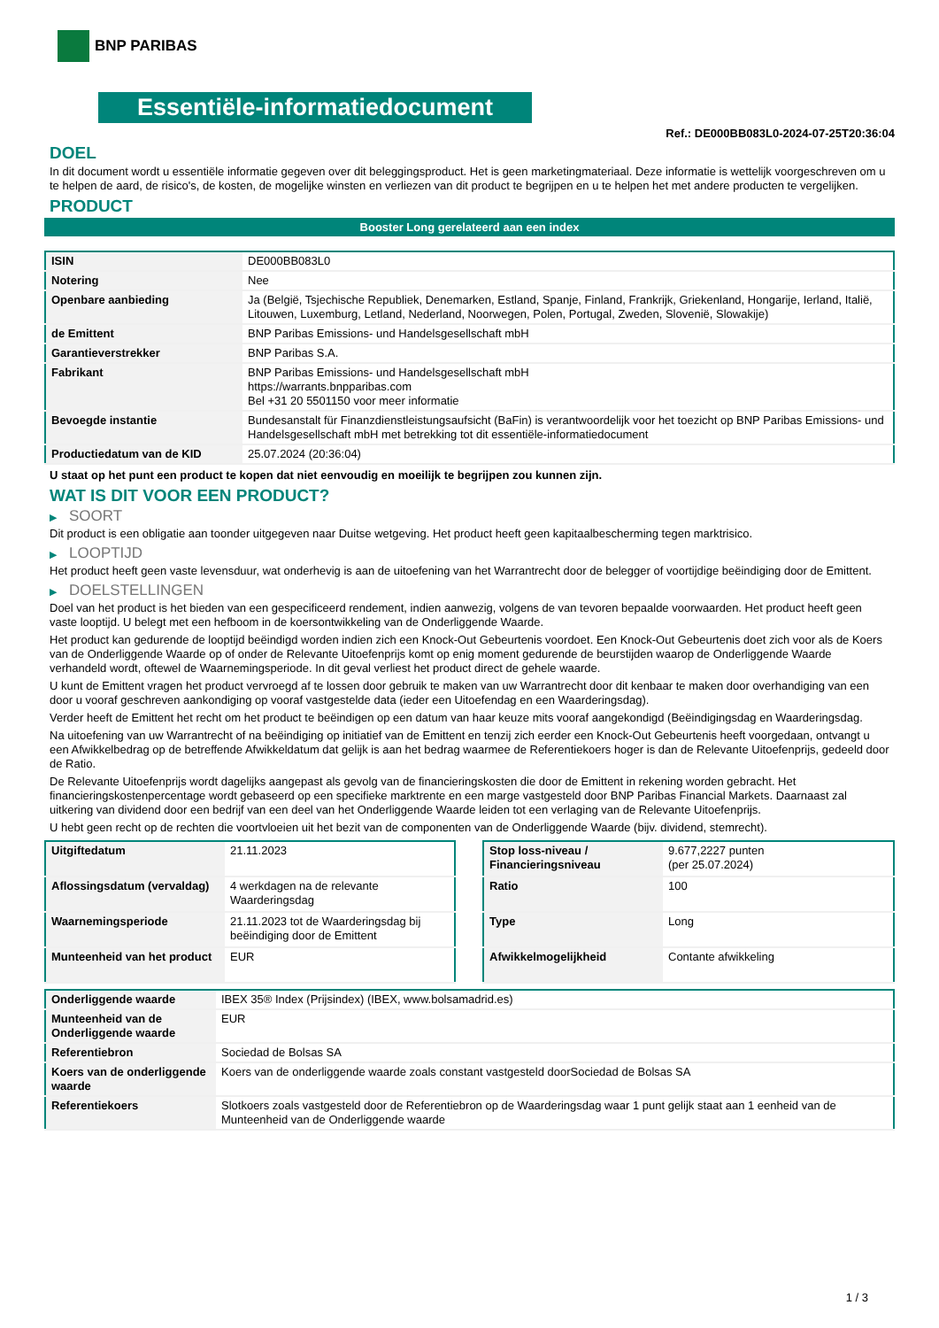BNP PARIBAS
Essentiële-informatiedocument
Ref.: DE000BB083L0-2024-07-25T20:36:04
DOEL
In dit document wordt u essentiële informatie gegeven over dit beleggingsproduct. Het is geen marketingmateriaal. Deze informatie is wettelijk voorgeschreven om u te helpen de aard, de risico's, de kosten, de mogelijke winsten en verliezen van dit product te begrijpen en u te helpen het met andere producten te vergelijken.
PRODUCT
Booster Long gerelateerd aan een index
| ISIN | DE000BB083L0 |
| Notering | Nee |
| Openbare aanbieding | Ja (België, Tsjechische Republiek, Denemarken, Estland, Spanje, Finland, Frankrijk, Griekenland, Hongarije, Ierland, Italië, Litouwen, Luxemburg, Letland, Nederland, Noorwegen, Polen, Portugal, Zweden, Slovenië, Slowakije) |
| de Emittent | BNP Paribas Emissions- und Handelsgesellschaft mbH |
| Garantieverstrekker | BNP Paribas S.A. |
| Fabrikant | BNP Paribas Emissions- und Handelsgesellschaft mbH https://warrants.bnpparibas.com Bel +31 20 5501150 voor meer informatie |
| Bevoegde instantie | Bundesanstalt für Finanzdienstleistungsaufsicht (BaFin) is verantwoordelijk voor het toezicht op BNP Paribas Emissions- und Handelsgesellschaft mbH met betrekking tot dit essentiële-informatiedocument |
| Productiedatum van de KID | 25.07.2024 (20:36:04) |
U staat op het punt een product te kopen dat niet eenvoudig en moeilijk te begrijpen zou kunnen zijn.
WAT IS DIT VOOR EEN PRODUCT?
▶ SOORT
Dit product is een obligatie aan toonder uitgegeven naar Duitse wetgeving. Het product heeft geen kapitaalbescherming tegen marktrisico.
▶ LOOPTIJD
Het product heeft geen vaste levensduur, wat onderhevig is aan de uitoefening van het Warrantrecht door de belegger of voortijdige beëindiging door de Emittent.
▶ DOELSTELLINGEN
Doel van het product is het bieden van een gespecificeerd rendement, indien aanwezig, volgens de van tevoren bepaalde voorwaarden. Het product heeft geen vaste looptijd. U belegt met een hefboom in de koersontwikkeling van de Onderliggende Waarde.
Het product kan gedurende de looptijd beëindigd worden indien zich een Knock-Out Gebeurtenis voordoet. Een Knock-Out Gebeurtenis doet zich voor als de Koers van de Onderliggende Waarde op of onder de Relevante Uitoefenprijs komt op enig moment gedurende de beurstijden waarop de Onderliggende Waarde verhandeld wordt, oftewel de Waarnemingsperiode. In dit geval verliest het product direct de gehele waarde.
U kunt de Emittent vragen het product vervroegd af te lossen door gebruik te maken van uw Warrantrecht door dit kenbaar te maken door overhandiging van een door u vooraf geschreven aankondiging op vooraf vastgestelde data (ieder een Uitoefendag en een Waarderingsdag).
Verder heeft de Emittent het recht om het product te beëindigen op een datum van haar keuze mits vooraf aangekondigd (Beëindigingsdag en Waarderingsdag.
Na uitoefening van uw Warrantrecht of na beëindiging op initiatief van de Emittent en tenzij zich eerder een Knock-Out Gebeurtenis heeft voorgedaan, ontvangt u een Afwikkelbedrag op de betreffende Afwikkeldatum dat gelijk is aan het bedrag waarmee de Referentiekoers hoger is dan de Relevante Uitoefenprijs, gedeeld door de Ratio.
De Relevante Uitoefenprijs wordt dagelijks aangepast als gevolg van de financieringskosten die door de Emittent in rekening worden gebracht. Het financieringskostenpercentage wordt gebaseerd op een specifieke marktrente en een marge vastgesteld door BNP Paribas Financial Markets. Daarnaast zal uitkering van dividend door een bedrijf van een deel van het Onderliggende Waarde leiden tot een verlaging van de Relevante Uitoefenprijs.
U hebt geen recht op de rechten die voortvloeien uit het bezit van de componenten van de Onderliggende Waarde (bijv. dividend, stemrecht).
| Uitgiftedatum | 21.11.2023 |
| Aflossingsdatum (vervaldag) | 4 werkdagen na de relevante Waarderingsdag |
| Waarnemingsperiode | 21.11.2023 tot de Waarderingsdag bij beëindiging door de Emittent |
| Munteenheid van het product | EUR |
| Stop loss-niveau / Financieringsniveau | 9.677,2227 punten (per 25.07.2024) |
| Ratio | 100 |
| Type | Long |
| Afwikkelmogelijkheid | Contante afwikkeling |
| Onderliggende waarde | IBEX 35® Index (Prijsindex) (IBEX, www.bolsamadrid.es) |
| Munteenheid van de Onderliggende waarde | EUR |
| Referentiebron | Sociedad de Bolsas SA |
| Koers van de onderliggende waarde | Koers van de onderliggende waarde zoals constant vastgesteld doorSociedad de Bolsas SA |
| Referentiekoers | Slotkoers zoals vastgesteld door de Referentiebron op de Waarderingsdag waar 1 punt gelijk staat aan 1 eenheid van de Munteenheid van de Onderliggende waarde |
1 / 3